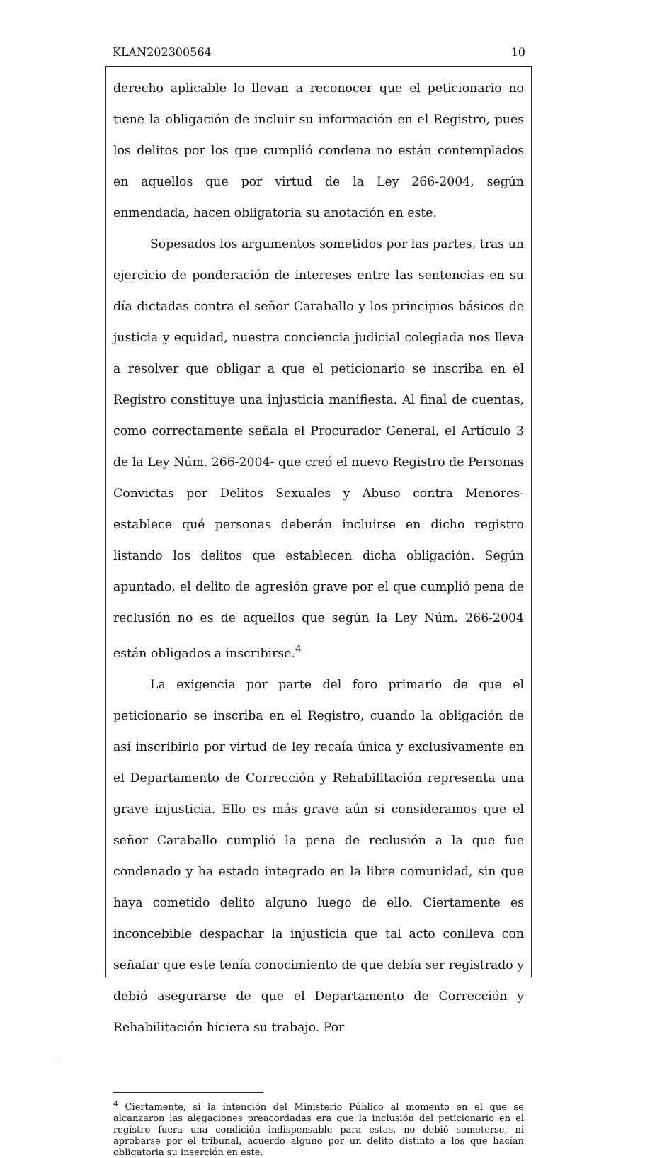KLAN202300564 10
derecho aplicable lo llevan a reconocer que el peticionario no tiene la obligación de incluir su información en el Registro, pues los delitos por los que cumplió condena no están contemplados en aquellos que por virtud de la Ley 266-2004, según enmendada, hacen obligatoria su anotación en este.
Sopesados los argumentos sometidos por las partes, tras un ejercicio de ponderación de intereses entre las sentencias en su día dictadas contra el señor Caraballo y los principios básicos de justicia y equidad, nuestra conciencia judicial colegiada nos lleva a resolver que obligar a que el peticionario se inscriba en el Registro constituye una injusticia manifiesta. Al final de cuentas, como correctamente señala el Procurador General, el Artículo 3 de la Ley Núm. 266-2004- que creó el nuevo Registro de Personas Convictas por Delitos Sexuales y Abuso contra Menores- establece qué personas deberán incluirse en dicho registro listando los delitos que establecen dicha obligación. Según apuntado, el delito de agresión grave por el que cumplió pena de reclusión no es de aquellos que según la Ley Núm. 266-2004 están obligados a inscribirse.<sup>4</sup>
La exigencia por parte del foro primario de que el peticionario se inscriba en el Registro, cuando la obligación de así inscribirlo por virtud de ley recaía única y exclusivamente en el Departamento de Corrección y Rehabilitación representa una grave injusticia. Ello es más grave aún si consideramos que el señor Caraballo cumplió la pena de reclusión a la que fue condenado y ha estado integrado en la libre comunidad, sin que haya cometido delito alguno luego de ello. Ciertamente es inconcebible despachar la injusticia que tal acto conlleva con señalar que este tenía conocimiento de que debía ser registrado y debió asegurarse de que el Departamento de Corrección y Rehabilitación hiciera su trabajo. Por
<sup>4</sup> Ciertamente, si la intención del Ministerio Público al momento en el que se alcanzaron las alegaciones preacordadas era que la inclusión del peticionario en el registro fuera una condición indispensable para estas, no debió someterse, ni aprobarse por el tribunal, acuerdo alguno por un delito distinto a los que hacían obligatoria su inserción en este.